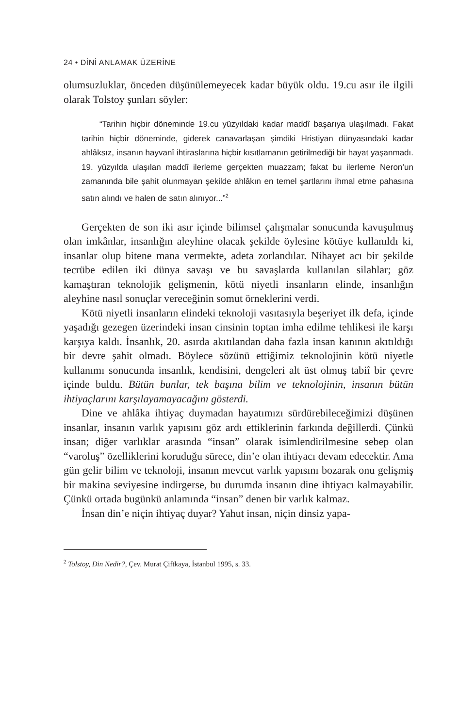24 • DİNİ ANLAMAK ÜZERİNE
olumsuzluklar, önceden düşünülemeyecek kadar büyük oldu. 19.cu asır ile ilgili olarak Tolstoy şunları söyler:
“Tarihin hiçbir döneminde 19.cu yüzyıldaki kadar maddî başarıya ulaşılmadı. Fakat tarihin hiçbir döneminde, giderek canavarlaşan şimdiki Hristiyan dünyasındaki kadar ahlâksız, insanın hayvanî ihtiraslarına hiçbir kısıtlamanın getirilmediği bir hayat yaşanmadı. 19. yüzyılda ulaşılan maddî ilerleme gerçekten muazzam; fakat bu ilerleme Neron’un zamanında bile şahit olunmayan şekilde ahlâkın en temel şartlarını ihmal etme pahasına satın alındı ve halen de satın alınıyor...”<sup>2</sup>
Gerçekten de son iki asır içinde bilimsel çalışmalar sonucunda kavuşulmuş olan imkânlar, insanlığın aleyhine olacak şekilde öylesine kötüye kullanıldı ki, insanlar olup bitene mana vermekte, adeta zorlandılar. Nihayet acı bir şekilde tecrübe edilen iki dünya savaşı ve bu savaşlarda kullanılan silahlar; göz kamaştıran teknolojik gelişmenin, kötü niyetli insanların elinde, insanlığın aleyhine nasıl sonuçlar vereceğinin somut örneklerini verdi.
Kötü niyetli insanların elindeki teknoloji vasıtasıyla beşeriyet ilk defa, içinde yaşadığı gezegen üzerindeki insan cinsinin toptan imha edilme tehlikesi ile karşı karşıya kaldı. İnsanlık, 20. asırda akıtılandan daha fazla insan kanının akıtıldığı bir devre şahit olmadı. Böylece sözünü ettiğimiz teknolojinin kötü niyetle kullanımı sonucunda insanlık, kendisini, dengeleri alt üst olmuş tabiî bir çevre içinde buldu. Bütün bunlar, tek başına bilim ve teknolojinin, insanın bütün ihtiyaçlarını karşılayamayacağını gösterdi.
Dine ve ahlâka ihtiyaç duymadan hayatımızı sürdürebileceğimizi düşünen insanlar, insanın varlık yapısını göz ardı ettiklerinin farkında değillerdi. Çünkü insan; diğer varlıklar arasında “insan” olarak isimlendirilmesine sebep olan “varoluş” özelliklerini koruduğu sürece, din’e olan ihtiyacı devam edecektir. Ama gün gelir bilim ve teknoloji, insanın mevcut varlık yapısını bozarak onu gelişmiş bir makina seviyesine indirgerse, bu durumda insanın dine ihtiyacı kalmayabilir. Çünkü ortada bugünkü anlamında “insan” denen bir varlık kalmaz.
İnsan din’e niçin ihtiyaç duyar? Yahut insan, niçin dinsiz yapa-
<sup>2</sup> Tolstoy, Din Nedir?, Çev. Murat Çiftkaya, İstanbul 1995, s. 33.